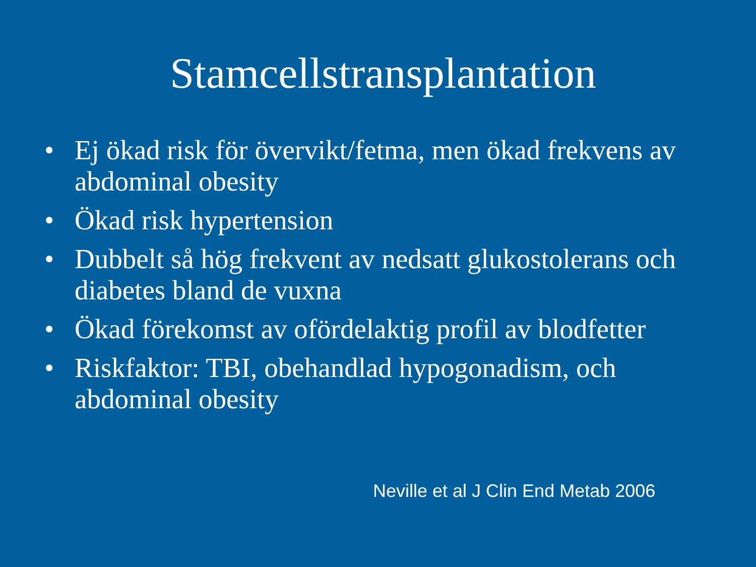Stamcellstransplantation
• Ej ökad risk för övervikt/fetma, men ökad frekvens av abdominal obesity
• Ökad risk hypertension
• Dubbelt så hög frekvent av nedsatt glukostolerans och diabetes bland de vuxna
• Ökad förekomst av ofördelaktig profil av blodfetter
• Riskfaktor: TBI, obehandlad hypogonadism, och abdominal obesity
Neville et al J Clin End Metab 2006